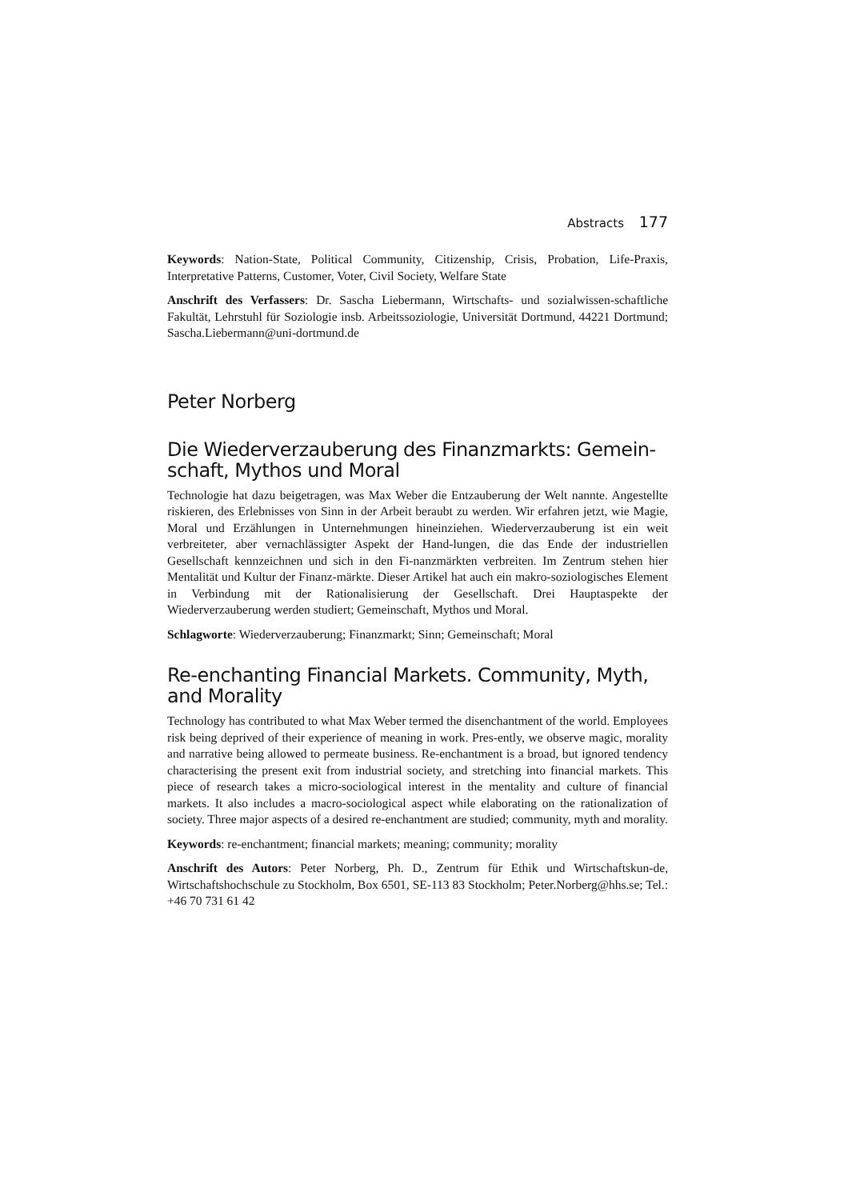Abstracts 177
Keywords: Nation-State, Political Community, Citizenship, Crisis, Probation, Life-Praxis, Interpretative Patterns, Customer, Voter, Civil Society, Welfare State
Anschrift des Verfassers: Dr. Sascha Liebermann, Wirtschafts- und sozialwissen-schaftliche Fakultät, Lehrstuhl für Soziologie insb. Arbeitssoziologie, Universität Dortmund, 44221 Dortmund; Sascha.Liebermann@uni-dortmund.de
Peter Norberg
Die Wiederverzauberung des Finanzmarkts: Gemein-schaft, Mythos und Moral
Technologie hat dazu beigetragen, was Max Weber die Entzauberung der Welt nannte. Angestellte riskieren, des Erlebnisses von Sinn in der Arbeit beraubt zu werden. Wir erfahren jetzt, wie Magie, Moral und Erzählungen in Unternehmungen hineinziehen. Wiederverzauberung ist ein weit verbreiteter, aber vernachlässigter Aspekt der Hand-lungen, die das Ende der industriellen Gesellschaft kennzeichnen und sich in den Fi-nanzmärkten verbreiten. Im Zentrum stehen hier Mentalität und Kultur der Finanz-märkte. Dieser Artikel hat auch ein makro-soziologisches Element in Verbindung mit der Rationalisierung der Gesellschaft. Drei Hauptaspekte der Wiederverzauberung werden studiert; Gemeinschaft, Mythos und Moral.
Schlagworte: Wiederverzauberung; Finanzmarkt; Sinn; Gemeinschaft; Moral
Re-enchanting Financial Markets. Community, Myth, and Morality
Technology has contributed to what Max Weber termed the disenchantment of the world. Employees risk being deprived of their experience of meaning in work. Pres-ently, we observe magic, morality and narrative being allowed to permeate business. Re-enchantment is a broad, but ignored tendency characterising the present exit from industrial society, and stretching into financial markets. This piece of research takes a micro-sociological interest in the mentality and culture of financial markets. It also includes a macro-sociological aspect while elaborating on the rationalization of society. Three major aspects of a desired re-enchantment are studied; community, myth and morality.
Keywords: re-enchantment; financial markets; meaning; community; morality
Anschrift des Autors: Peter Norberg, Ph. D., Zentrum für Ethik und Wirtschaftskun-de, Wirtschaftshochschule zu Stockholm, Box 6501, SE-113 83 Stockholm; Peter.Norberg@hhs.se; Tel.: +46 70 731 61 42